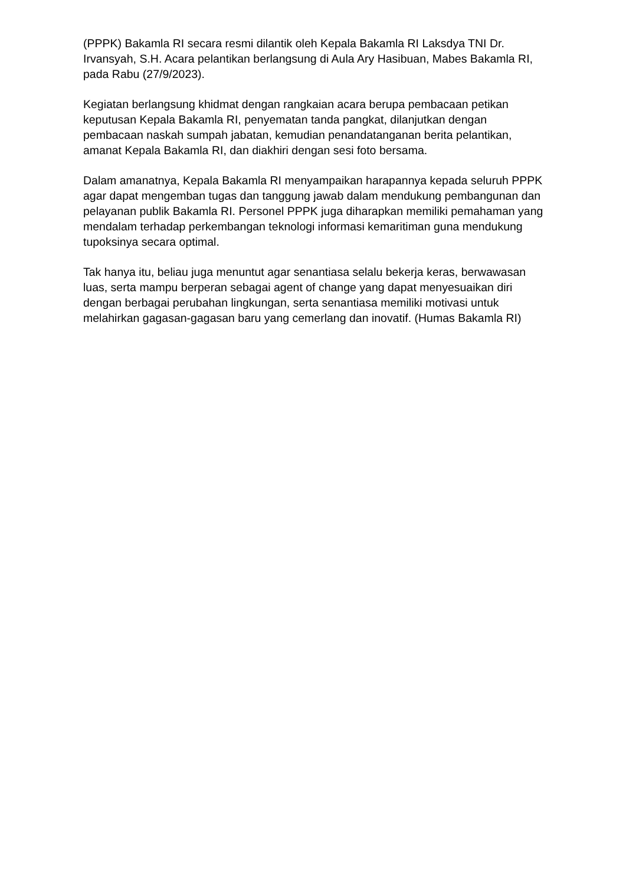(PPPK) Bakamla RI secara resmi dilantik oleh Kepala Bakamla RI Laksdya TNI Dr. Irvansyah, S.H. Acara pelantikan berlangsung di Aula Ary Hasibuan, Mabes Bakamla RI, pada Rabu (27/9/2023).
Kegiatan berlangsung khidmat dengan rangkaian acara berupa pembacaan petikan keputusan Kepala Bakamla RI, penyematan tanda pangkat, dilanjutkan dengan pembacaan naskah sumpah jabatan, kemudian penandatanganan berita pelantikan, amanat Kepala Bakamla RI, dan diakhiri dengan sesi foto bersama.
Dalam amanatnya, Kepala Bakamla RI menyampaikan harapannya kepada seluruh PPPK agar dapat mengemban tugas dan tanggung jawab dalam mendukung pembangunan dan pelayanan publik Bakamla RI. Personel PPPK juga diharapkan memiliki pemahaman yang mendalam terhadap perkembangan teknologi informasi kemaritiman guna mendukung tupoksinya secara optimal.
Tak hanya itu, beliau juga menuntut agar senantiasa selalu bekerja keras, berwawasan luas, serta mampu berperan sebagai agent of change yang dapat menyesuaikan diri dengan berbagai perubahan lingkungan, serta senantiasa memiliki motivasi untuk melahirkan gagasan-gagasan baru yang cemerlang dan inovatif. (Humas Bakamla RI)